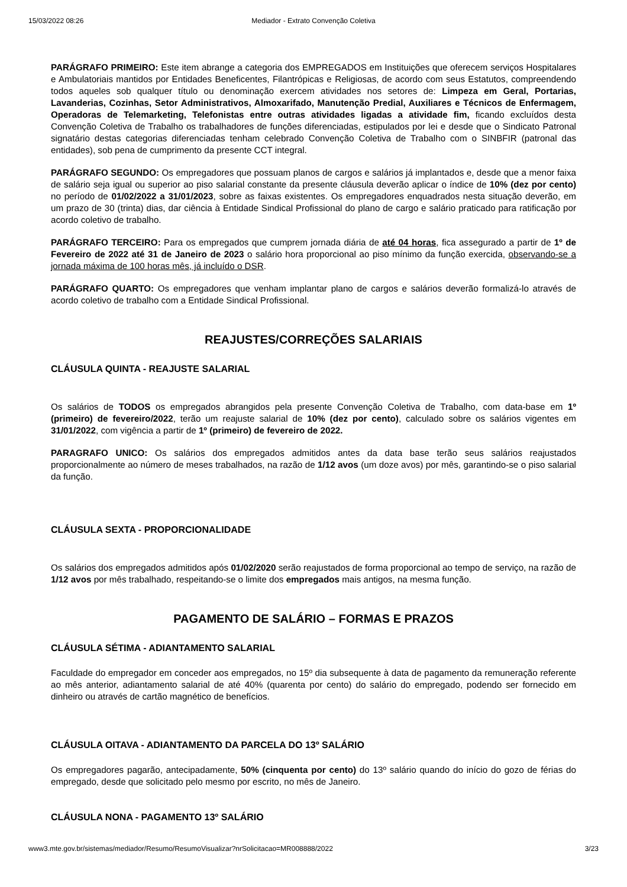15/03/2022 08:26 Mediador - Extrato Convenção Coletiva
PARÁGRAFO PRIMEIRO: Este item abrange a categoria dos EMPREGADOS em Instituições que oferecem serviços Hospitalares e Ambulatoriais mantidos por Entidades Beneficentes, Filantrópicas e Religiosas, de acordo com seus Estatutos, compreendendo todos aqueles sob qualquer título ou denominação exercem atividades nos setores de: Limpeza em Geral, Portarias, Lavanderias, Cozinhas, Setor Administrativos, Almoxarifado, Manutenção Predial, Auxiliares e Técnicos de Enfermagem, Operadoras de Telemarketing, Telefonistas entre outras atividades ligadas a atividade fim, ficando excluídos desta Convenção Coletiva de Trabalho os trabalhadores de funções diferenciadas, estipulados por lei e desde que o Sindicato Patronal signatário destas categorias diferenciadas tenham celebrado Convenção Coletiva de Trabalho com o SINBFIR (patronal das entidades), sob pena de cumprimento da presente CCT integral.
PARÁGRAFO SEGUNDO: Os empregadores que possuam planos de cargos e salários já implantados e, desde que a menor faixa de salário seja igual ou superior ao piso salarial constante da presente cláusula deverão aplicar o índice de 10% (dez por cento) no período de 01/02/2022 a 31/01/2023, sobre as faixas existentes. Os empregadores enquadrados nesta situação deverão, em um prazo de 30 (trinta) dias, dar ciência à Entidade Sindical Profissional do plano de cargo e salário praticado para ratificação por acordo coletivo de trabalho.
PARÁGRAFO TERCEIRO: Para os empregados que cumprem jornada diária de até 04 horas, fica assegurado a partir de 1º de Fevereiro de 2022 até 31 de Janeiro de 2023 o salário hora proporcional ao piso mínimo da função exercida, observando-se a jornada máxima de 100 horas mês, já incluído o DSR.
PARÁGRAFO QUARTO: Os empregadores que venham implantar plano de cargos e salários deverão formalizá-lo através de acordo coletivo de trabalho com a Entidade Sindical Profissional.
REAJUSTES/CORREÇÕES SALARIAIS
CLÁUSULA QUINTA - REAJUSTE SALARIAL
Os salários de TODOS os empregados abrangidos pela presente Convenção Coletiva de Trabalho, com data-base em 1º (primeiro) de fevereiro/2022, terão um reajuste salarial de 10% (dez por cento), calculado sobre os salários vigentes em 31/01/2022, com vigência a partir de 1º (primeiro) de fevereiro de 2022.
PARAGRAFO UNICO: Os salários dos empregados admitidos antes da data base terão seus salários reajustados proporcionalmente ao número de meses trabalhados, na razão de 1/12 avos (um doze avos) por mês, garantindo-se o piso salarial da função.
CLÁUSULA SEXTA - PROPORCIONALIDADE
Os salários dos empregados admitidos após 01/02/2020 serão reajustados de forma proporcional ao tempo de serviço, na razão de 1/12 avos por mês trabalhado, respeitando-se o limite dos empregados mais antigos, na mesma função.
PAGAMENTO DE SALÁRIO – FORMAS E PRAZOS
CLÁUSULA SÉTIMA - ADIANTAMENTO SALARIAL
Faculdade do empregador em conceder aos empregados, no 15º dia subsequente à data de pagamento da remuneração referente ao mês anterior, adiantamento salarial de até 40% (quarenta por cento) do salário do empregado, podendo ser fornecido em dinheiro ou através de cartão magnético de benefícios.
CLÁUSULA OITAVA - ADIANTAMENTO DA PARCELA DO 13º SALÁRIO
Os empregadores pagarão, antecipadamente, 50% (cinquenta por cento) do 13º salário quando do início do gozo de férias do empregado, desde que solicitado pelo mesmo por escrito, no mês de Janeiro.
CLÁUSULA NONA - PAGAMENTO 13º SALÁRIO
www3.mte.gov.br/sistemas/mediador/Resumo/ResumoVisualizar?nrSolicitacao=MR008888/2022 3/23